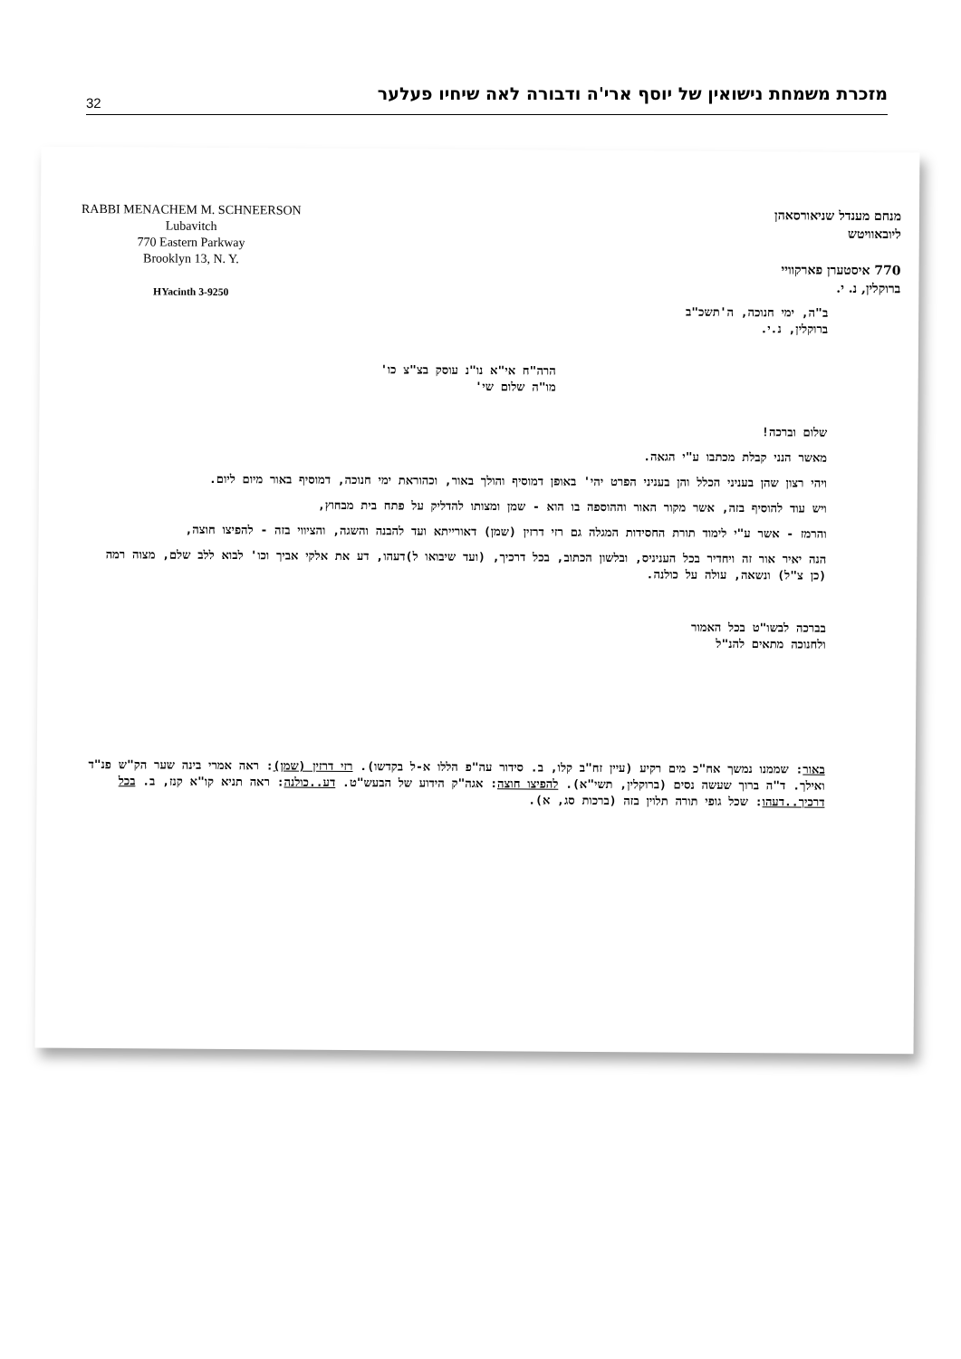32
מזכרת משמחת נישואין של יוסף ארי'ה ודבורה לאה שיחיו פעלער
RABBI MENACHEM M. SCHNEERSON
Lubavitch
770 Eastern Parkway
Brooklyn 13, N. Y.
HYacinth 3-9250
מנחם מענדל שניאורסאהן
ליובאוויטש
770 איסטערן פארקוויי
ברוקלין, נ. י.
ב"ה, ימי חנוכה, ה'תשכ"ב
ברוקלין, נ.י.
הרה"ח אי"א נו"נ עוסק בצ"צ כו'
מו"ה שלום שי'
שלום וברכה!
מאשר הנני קבלת מכתבו ע"י הגאה.
ויהי רצון שהן בעניני הכלל והן בעניני הפרט יהי' באופן דמוסיף והולך באור, וכהוראת ימי חנוכה, דמוסיף באור מיום ליום.
ויש עוד להוסיף בזה, אשר מקור האור וההוספה בו הוא - שמן ומצותו להדליק על פתח בית מבחוץ,
והרמז - אשר ע"י לימוד תורת החסידות המגלה גם רזי דרזין (שמן) דאורייתא ועד להבנה והשגה, והציווי בזה - להפיצו חוצה,
הנה יאיר אור זה ויחדיר בכל העניניס, ובלשון הכתוב, בכל דרכיך, (ועד שיבואו ל)דעהו, דע את אלקי אביך וכו' לבוא ללב שלם, מצוה רמה (כן צ"ל) ונשאה, עולה על כולנה.
בברכה לבשו"ט בכל האמור
ולחנוכה מתאים להנ"ל
באור: שממנו נמשך אח"כ מים רקיע (עיין זח"ב קלו, ב. סידור עה"פ הללו א-ל בקדשו). רזי דרזין (שמן): ראה אמרי בינה שער הק"ש פנ"ד ואילך. ד"ה ברוך שעשה נסים (ברוקלין, תשי"א). להפיצו חוצה: אגה"ק הידוע של הבעש"ט. דע..כולנה: ראה תניא קו"א קנז, ב. בכל דרכיך..דעהו: שכל גופי תורה תלוין בזה (ברכות סג, א).